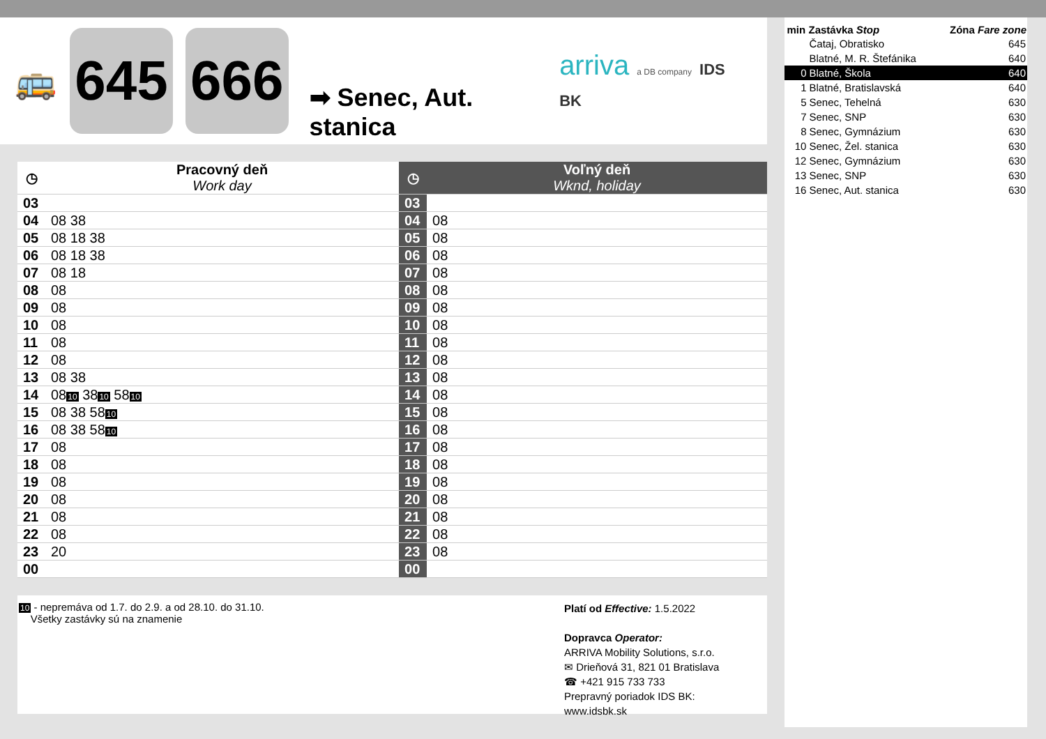🚌
645 666
➡ Senec, Aut. stanica
arriva a DB company IDS BK
| ◷ | Pracovný deň Work day | ◷ | Voľný deň Wknd, holiday |
| --- | --- | --- | --- |
| 03 | | 03 | |
| 04 | 08 38 | 04 | 08 |
| 05 | 08 18 38 | 05 | 08 |
| 06 | 08 18 38 | 06 | 08 |
| 07 | 08 18 | 07 | 08 |
| 08 | 08 | 08 | 08 |
| 09 | 08 | 09 | 08 |
| 10 | 08 | 10 | 08 |
| 11 | 08 | 11 | 08 |
| 12 | 08 | 12 | 08 |
| 13 | 08 38 | 13 | 08 |
| 14 | 08 10 38 10 58 10 | 14 | 08 |
| 15 | 08 38 58 10 | 15 | 08 |
| 16 | 08 38 58 10 | 16 | 08 |
| 17 | 08 | 17 | 08 |
| 18 | 08 | 18 | 08 |
| 19 | 08 | 19 | 08 |
| 20 | 08 | 20 | 08 |
| 21 | 08 | 21 | 08 |
| 22 | 08 | 22 | 08 |
| 23 | 20 | 23 | 08 |
| 00 | | 00 | |
10 - nepremáva od 1.7. do 2.9. a od 28.10. do 31.10.
Všetky zastávky sú na znamenie
Platí od Effective: 1.5.2022
Dopravca Operator:
ARRIVA Mobility Solutions, s.r.o.
✉ Drieňová 31, 821 01 Bratislava
☎ +421 915 733 733
Prepravný poriadok IDS BK:
www.idsbk.sk
| min | Zastávka Stop | Zóna Fare zone |
| --- | --- | --- |
| | Čataj, Obratisko | 645 |
| | Blatné, M. R. Štefánika | 640 |
| 0 | Blatné, Škola | 640 |
| 1 | Blatné, Bratislavská | 640 |
| 5 | Senec, Tehelná | 630 |
| 7 | Senec, SNP | 630 |
| 8 | Senec, Gymnázium | 630 |
| 10 | Senec, Žel. stanica | 630 |
| 12 | Senec, Gymnázium | 630 |
| 13 | Senec, SNP | 630 |
| 16 | Senec, Aut. stanica | 630 |